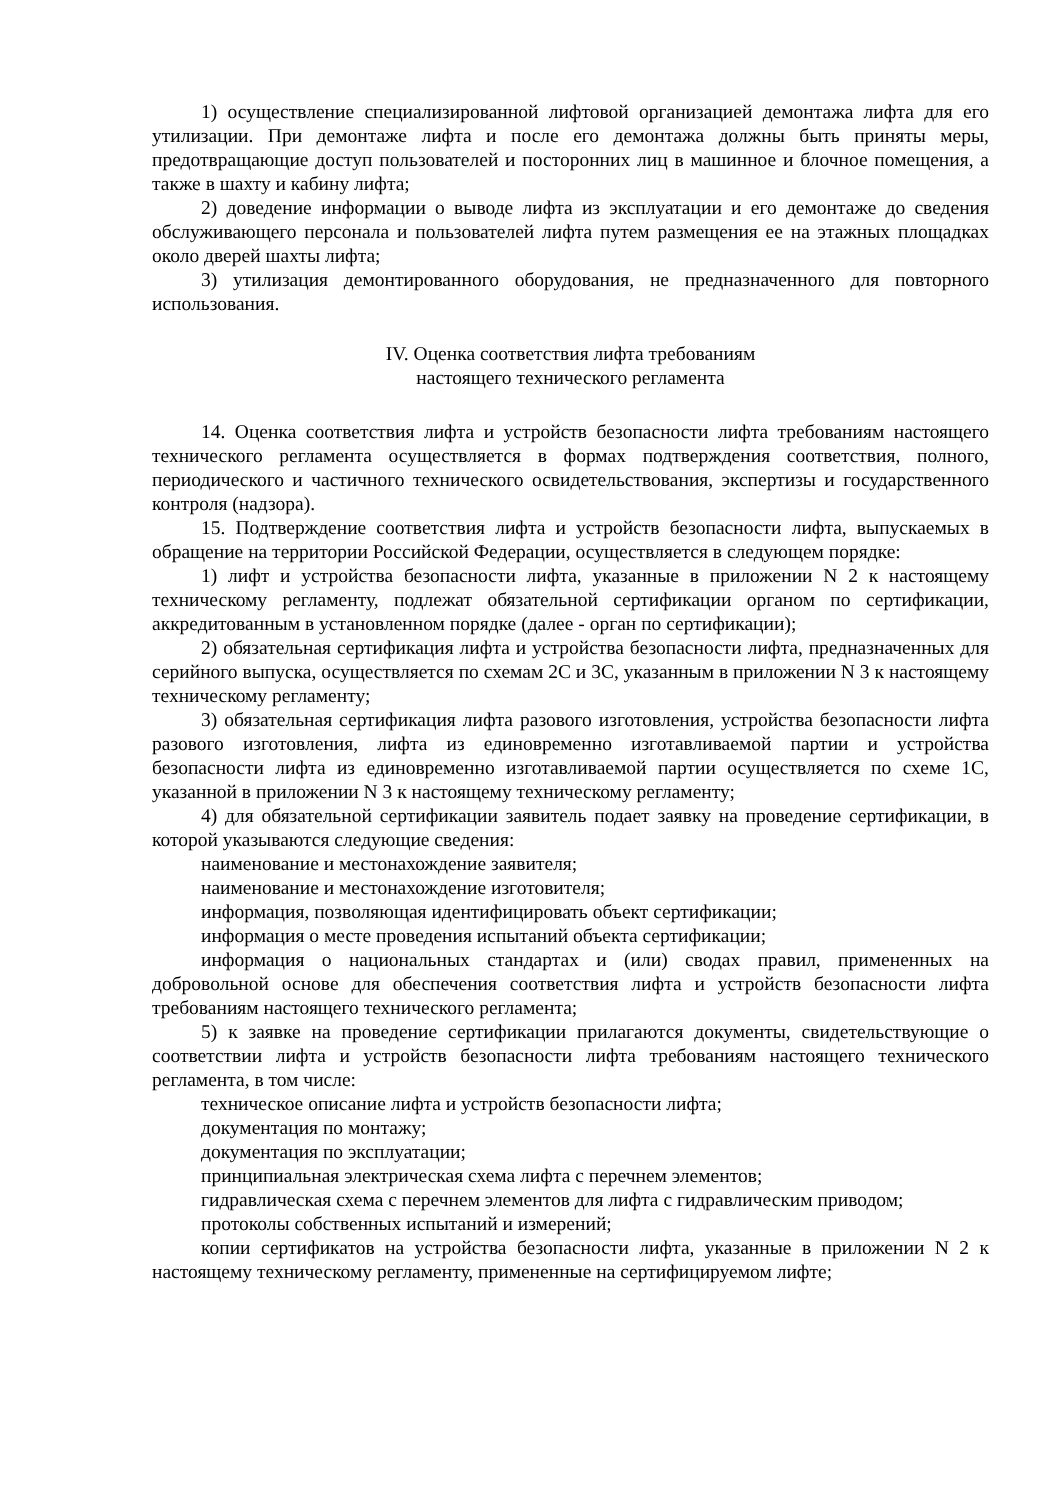1) осуществление специализированной лифтовой организацией демонтажа лифта для его утилизации. При демонтаже лифта и после его демонтажа должны быть приняты меры, предотвращающие доступ пользователей и посторонних лиц в машинное и блочное помещения, а также в шахту и кабину лифта;
2) доведение информации о выводе лифта из эксплуатации и его демонтаже до сведения обслуживающего персонала и пользователей лифта путем размещения ее на этажных площадках около дверей шахты лифта;
3) утилизация демонтированного оборудования, не предназначенного для повторного использования.
IV. Оценка соответствия лифта требованиям
настоящего технического регламента
14. Оценка соответствия лифта и устройств безопасности лифта требованиям настоящего технического регламента осуществляется в формах подтверждения соответствия, полного, периодического и частичного технического освидетельствования, экспертизы и государственного контроля (надзора).
15. Подтверждение соответствия лифта и устройств безопасности лифта, выпускаемых в обращение на территории Российской Федерации, осуществляется в следующем порядке:
1) лифт и устройства безопасности лифта, указанные в приложении N 2 к настоящему техническому регламенту, подлежат обязательной сертификации органом по сертификации, аккредитованным в установленном порядке (далее - орган по сертификации);
2) обязательная сертификация лифта и устройства безопасности лифта, предназначенных для серийного выпуска, осуществляется по схемам 2С и 3С, указанным в приложении N 3 к настоящему техническому регламенту;
3) обязательная сертификация лифта разового изготовления, устройства безопасности лифта разового изготовления, лифта из единовременно изготавливаемой партии и устройства безопасности лифта из единовременно изготавливаемой партии осуществляется по схеме 1С, указанной в приложении N 3 к настоящему техническому регламенту;
4) для обязательной сертификации заявитель подает заявку на проведение сертификации, в которой указываются следующие сведения:
наименование и местонахождение заявителя;
наименование и местонахождение изготовителя;
информация, позволяющая идентифицировать объект сертификации;
информация о месте проведения испытаний объекта сертификации;
информация о национальных стандартах и (или) сводах правил, примененных на добровольной основе для обеспечения соответствия лифта и устройств безопасности лифта требованиям настоящего технического регламента;
5) к заявке на проведение сертификации прилагаются документы, свидетельствующие о соответствии лифта и устройств безопасности лифта требованиям настоящего технического регламента, в том числе:
техническое описание лифта и устройств безопасности лифта;
документация по монтажу;
документация по эксплуатации;
принципиальная электрическая схема лифта с перечнем элементов;
гидравлическая схема с перечнем элементов для лифта с гидравлическим приводом;
протоколы собственных испытаний и измерений;
копии сертификатов на устройства безопасности лифта, указанные в приложении N 2 к настоящему техническому регламенту, примененные на сертифицируемом лифте;